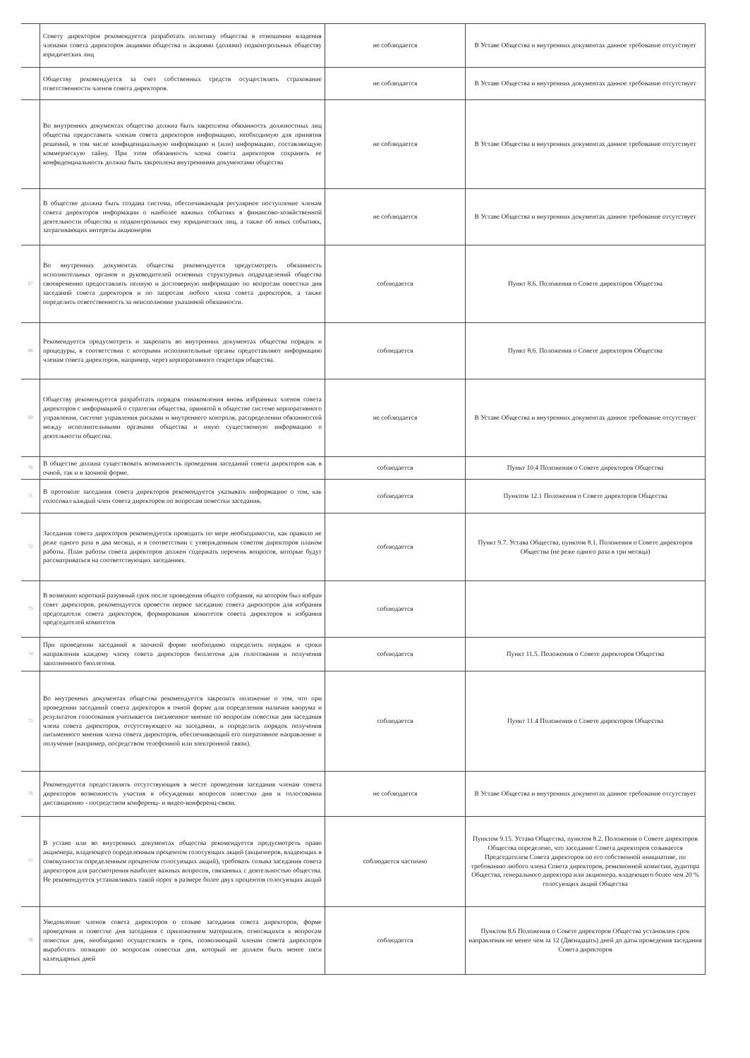| | Совету директоров рекомендуется разработать политику общества в отношении владения членами совета директоров акциями общества и акциями (долями) подконтрольных обществу юридических лиц | не соблюдается | В Уставе Общества и внутренних документах данное требование отсутствует |
| | Обществу рекомендуется за счет собственных средств осуществлять страхование ответственности членов совета директоров. | не соблюдается | В Уставе Общества и внутренних документах данное требование отсутствует |
| | Во внутренних документах общества должна быть закреплена обязанность должностных лиц общества предоставить членам совета директоров информацию, необходимую для принятия решений, в том числе конфиденциальную информацию и (или) информацию, составляющую коммерческую тайну. При этом обязанность члена совета директоров сохранять ее конфиденциальность должна быть закреплена внутренними документами общества | не соблюдается | В Уставе Общества и внутренних документах данное требование отсутствует |
| | В обществе должна быть создана система, обеспечивающая регулярное поступление членам совета директоров информации о наиболее важных событиях в финансово-хозяйственной деятельности общества и подконтрольных ему юридических лиц, а также об иных событиях, затрагивающих интересы акционеров | не соблюдается | В Уставе Общества и внутренних документах данное требование отсутствует |
| 67 | Во внутренних документах общества рекомендуется предусмотреть обязанность исполнительных органов и руководителей основных структурных подразделений общества своевременно предоставлять полную и достоверную информацию по вопросам повестки дня заседаний совета директоров и по запросам любого члена совета директоров, а также определить ответственность за неисполнение указанной обязанности. | соблюдается | Пункт 8.6. Положения о Совете директоров Общества |
| 68 | Рекомендуется предусмотреть и закрепить во внутренних документах общества порядок и процедуры, в соответствии с которыми исполнительные органы предоставляют информацию членам совета директоров, например, через корпоративного секретаря общества. | соблюдается | Пункт 8.6. Положения о Совете директоров Общества |
| 69 | Обществу рекомендуется разработать порядок ознакомления вновь избранных членов совета директоров с информацией о стратегии общества, принятой в обществе системе корпоративного управления, системе управления рисками и внутреннего контроля, распределении обязанностей между исполнительными органами общества и иную существенную информацию о деятельности общества. | не соблюдается | В Уставе Общества и внутренних документах данное требование отсутствует |
| 70 | В обществе должна существовать возможность проведения заседаний совета директоров как в очной, так и в заочной форме. | соблюдается | Пункт 10.4 Положения о Совете директоров Общества |
| 71 | В протоколе заседания совета директоров рекомендуется указывать информацию о том, как голосовал каждый член совета директоров по вопросам повестки заседания. | соблюдается | Пунктом 12.1 Положения о Совете директоров Общества |
| 72 | Заседания совета директоров рекомендуется проводить по мере необходимости, как правило не реже одного раза в два месяца, и в соответствии с утвержденным советом директоров планом работы. План работы совета директоров должен содержать перечень вопросов, которые будут рассматриваться на соответствующих заседаниях. | соблюдается | Пункт 9.7. Устава Общества, пунктом 8.1. Положения о Совете директоров Общества (не реже одного раза в три месяца) |
| 73 | В возможно короткий разумный срок после проведения общего собрания, на котором был избран совет директоров, рекомендуется провести первое заседание совета директоров для избрания председателя совета директоров, формирования комитетов совета директоров и избрания председателей комитетов | соблюдается | |
| 74 | При проведении заседаний в заочной форме необходимо определить порядок и сроки направления каждому члену совета директоров бюллетеня для голосования и получения заполненного бюллетеня. | соблюдается | Пункт 11.5. Положения о Совете директоров Общества |
| 75 | Во внутренних документах общества рекомендуется закрепить положение о том, что при проведении заседаний совета директоров в очной форме для определения наличия кворума и результатов голосования учитывается письменное мнение по вопросам повестки дня заседания члена совета директоров, отсутствующего на заседании, и определить порядок получения письменного мнения члена совета директоров, обеспечивающий его оперативное направление и получение (например, посредством телефонной или электронной связи). | соблюдается | Пункт 11.4 Положения о Совете директоров Общества |
| 76 | Рекомендуется предоставлять отсутствующим в месте проведения заседания членам совета директоров возможность участия в обсуждении вопросов повестки дня и голосовании дистанционно - посредством конференц- и видео-конференц-связи. | не соблюдается | В Уставе Общества и внутренних документах данное требование отсутствует |
| 77 | В уставе или во внутренних документах общества рекомендуется предусмотреть право акционера, владеющего определенным процентом голосующих акций (акционеров, владеющих в совокупности определенным процентом голосующих акций), требовать созыва заседания совета директоров для рассмотрения наиболее важных вопросов, связанных с деятельностью общества. Не рекомендуется устанавливать такой порог в размере более двух процентов голосующих акций | соблюдается частично | Пунктом 9.15. Устава Общества, пунктом 8.2. Положения о Совете директоров Общества определено, что заседание Совета директоров созывается Председателем Совета директоров по его собственной инициативе, по требованию любого члена Совета директоров, ревизионной комиссии, аудитора Общества, генерального директора или акционера, владеющего более чем 20 % голосующих акций Общества |
| 78 | Уведомление членов совета директоров о созыве заседания совета директоров, форме проведения и повестке дня заседания с приложением материалов, относящихся к вопросам повестки дня, необходимо осуществлять в срок, позволяющий членам совета директоров выработать позицию по вопросам повестки дня, который не должен быть менее пяти календарных дней | соблюдается | Пунктом 8.6 Положения о Совете директоров Общества установлен срок направления не менее чем за 12 (Двенадцать) дней до даты проведения заседания Совета директоров |